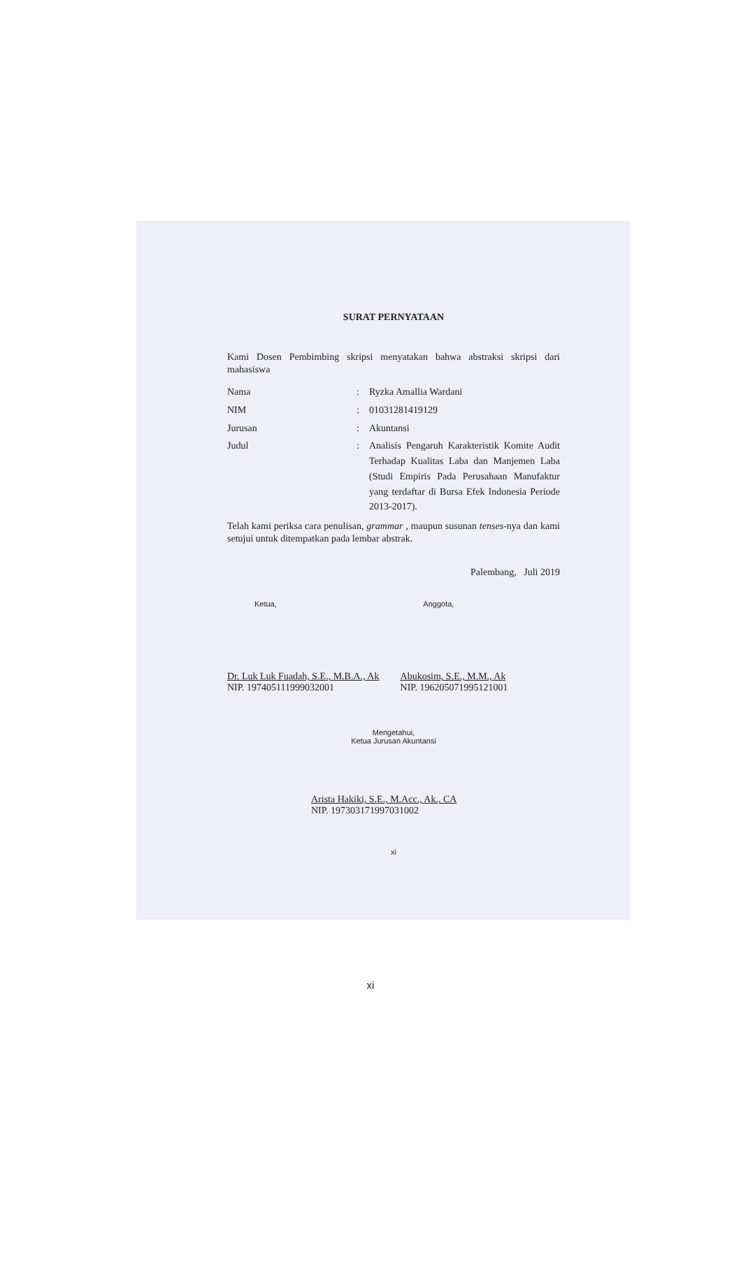SURAT PERNYATAAN
Kami Dosen Pembimbing skripsi menyatakan bahwa abstraksi skripsi dari mahasiswa
| Nama | : | Ryzka Amallia Wardani |
| NIM | : | 01031281419129 |
| Jurusan | : | Akuntansi |
| Judul | : | Analisis Pengaruh Karakteristik Komite Audit Terhadap Kualitas Laba dan Manjemen Laba (Studi Empiris Pada Perusahaan Manufaktur yang terdaftar di Bursa Efek Indonesia Periode 2013-2017). |
Telah kami periksa cara penulisan, grammar , maupun susunan tenses-nya dan kami setujui untuk ditempatkan pada lembar abstrak.
Palembang, Juli 2019
Ketua,
Dr. Luk Luk Fuadah, S.E., M.B.A., Ak
NIP. 197405111999032001
Anggota,
Abukosim, S.E., M.M., Ak
NIP. 196205071995121001
Mengetahui,
Ketua Jurusan Akuntansi
Arista Hakiki, S.E., M.Acc., Ak., CA
NIP. 197303171997031002
xi
xi